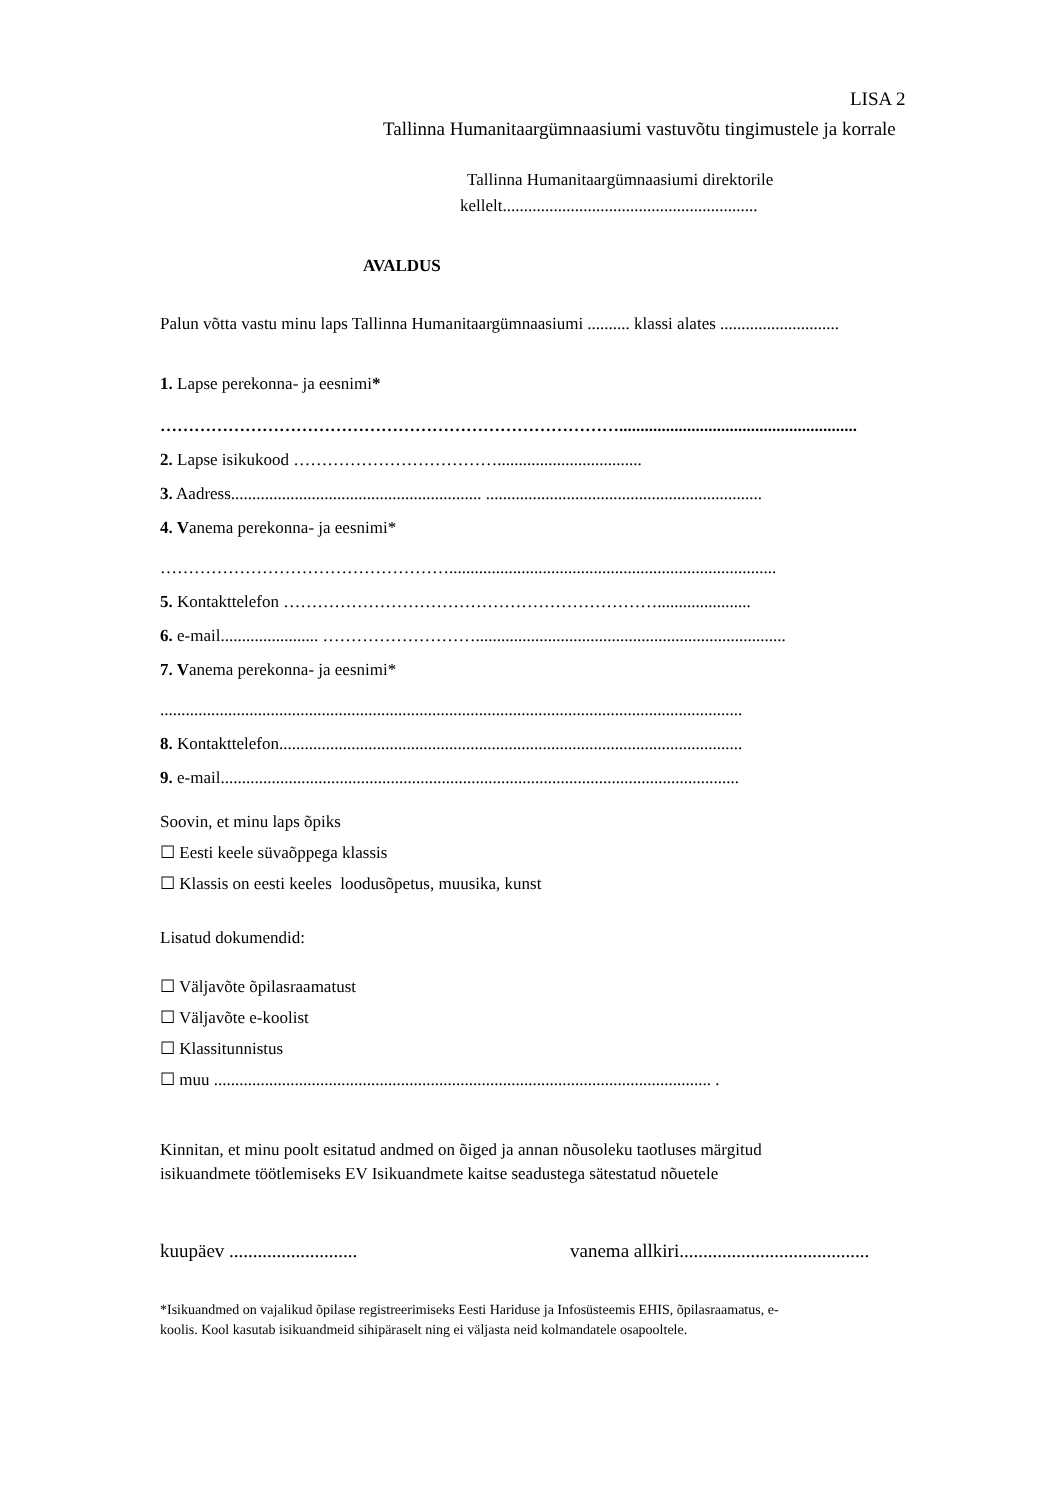LISA 2
Tallinna Humanitaargümnaasiumi vastuvõtu tingimustele ja korrale
Tallinna Humanitaargümnaasiumi direktorile
kellelt............................................................
AVALDUS
Palun võtta vastu minu laps Tallinna Humanitaargümnaasiumi .......... klassi alates ............................
1. Lapse perekonna- ja eesnimi*
………………………………………………………………………........................................................
2. Lapse isikukood ………………………………..................................
3. Aadress........................................................... .................................................................
4. Vanema perekonna- ja eesnimi*
…………………………………………….............................................................................
5. Kontakttelefon …………………………………………………………......................
6. e-mail....................... ……………………….........................................................................
7. Vanema perekonna- ja eesnimi*
.........................................................................................................................................
8. Kontakttelefon.............................................................................................................
9. e-mail..........................................................................................................................
Soovin, et minu laps õpiks
☐ Eesti keele süvaõppega klassis
☐ Klassis on eesti keeles loodusõpetus, muusika, kunst
Lisatud dokumendid:
☐ Väljavõte õpilasraamatust
☐ Väljavõte e-koolist
☐ Klassitunnistus
☐ muu ..................................................................................................................... .
Kinnitan, et minu poolt esitatud andmed on õiged ja annan nõusoleku taotluses märgitud
isikuandmete töötlemiseks EV Isikuandmete kaitse seadustega sätestatud nõuetele
kuupäev ........................... vanema allkiri........................................
*Isikuandmed on vajalikud õpilase registreerimiseks Eesti Hariduse ja Infosüsteemis EHIS, õpilasraamatus, e-
koolis. Kool kasutab isikuandmeid sihipäraselt ning ei väljasta neid kolmandatele osapooltele.